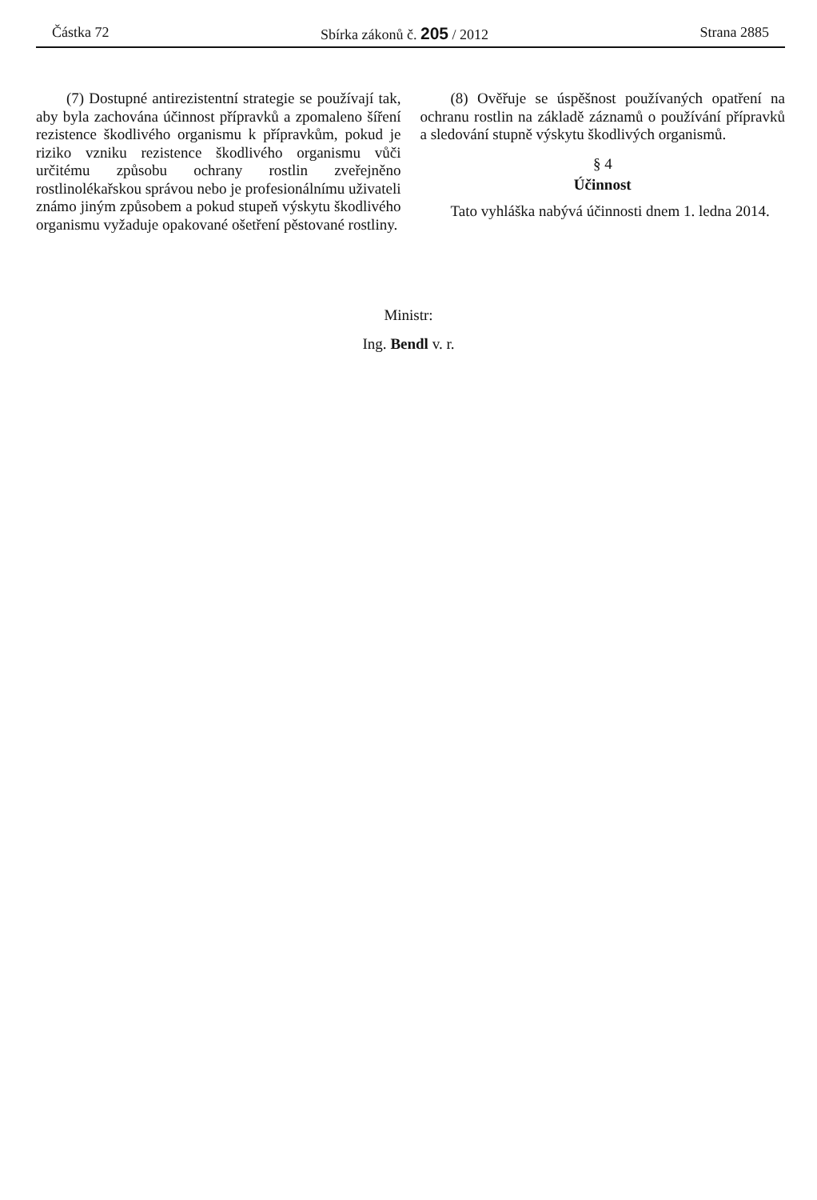Částka 72 Sbírka zákonů č. 205 / 2012 Strana 2885
(7) Dostupné antirezistentní strategie se používají tak, aby byla zachována účinnost přípravků a zpomaleno šíření rezistence škodlivého organismu k přípravkům, pokud je riziko vzniku rezistence škodlivého organismu vůči určitému způsobu ochrany rostlin zveřejněno rostlinolékařskou správou nebo je profesionálnímu uživateli známo jiným způsobem a pokud stupeň výskytu škodlivého organismu vyžaduje opakované ošetření pěstované rostliny.
(8) Ověřuje se úspěšnost používaných opatření na ochranu rostlin na základě záznamů o používání přípravků a sledování stupně výskytu škodlivých organismů.
§ 4
Účinnost
Tato vyhláška nabývá účinnosti dnem 1. ledna 2014.
Ministr:
Ing. Bendl v. r.